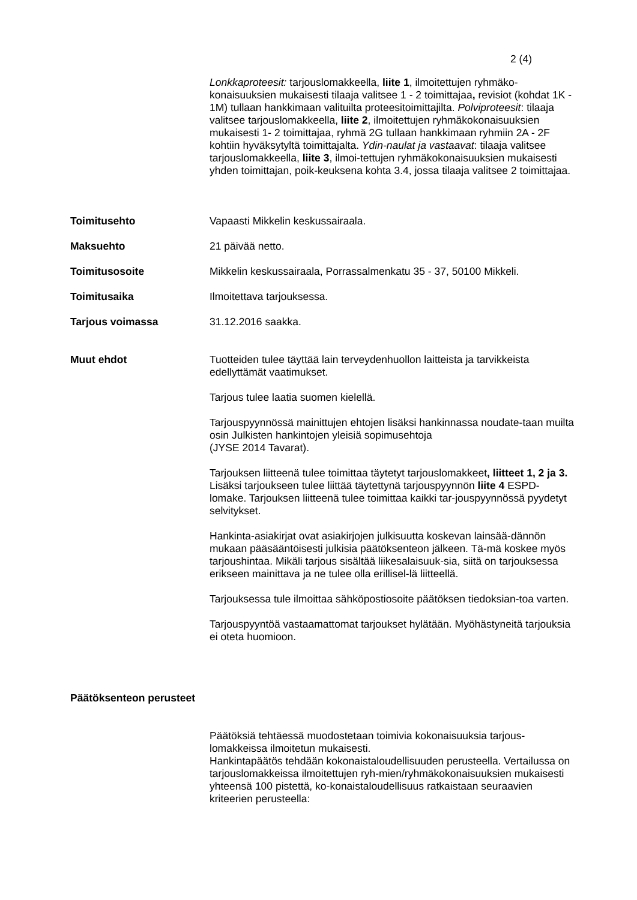2 (4)
Lonkkaproteesit: tarjouslomakkeella, liite 1, ilmoitettujen ryhmäko-konaisuuksien mukaisesti tilaaja valitsee 1 - 2 toimittajaa, revisiot (kohdat 1K - 1M) tullaan hankkimaan valituilta proteesitoimittajilta. Polviproteesit: tilaaja valitsee tarjouslomakkeella, liite 2, ilmoitettujen ryhmäkokonaisuuksien mukaisesti 1- 2 toimittajaa, ryhmä 2G tullaan hankkimaan ryhmiin 2A - 2F kohtiin hyväksytyltä toimittajalta. Ydin-naulat ja vastaavat: tilaaja valitsee tarjouslomakkeella, liite 3, ilmoi-tettujen ryhmäkokonaisuuksien mukaisesti yhden toimittajan, poik-keuksena kohta 3.4, jossa tilaaja valitsee 2 toimittajaa.
Toimitusehto Vapaasti Mikkelin keskussairaala.
Maksuehto 21 päivää netto.
Toimitusosoite Mikkelin keskussairaala, Porrassalmenkatu 35 - 37, 50100 Mikkeli.
Toimitusaika Ilmoitettava tarjouksessa.
Tarjous voimassa 31.12.2016 saakka.
Muut ehdot Tuotteiden tulee täyttää lain terveydenhuollon laitteista ja tarvikkeista edellyttämät vaatimukset.
Tarjous tulee laatia suomen kielellä.
Tarjouspyynnössä mainittujen ehtojen lisäksi hankinnassa noudate-taan muilta osin Julkisten hankintojen yleisiä sopimusehtoja
(JYSE 2014 Tavarat).
Tarjouksen liitteenä tulee toimittaa täytetyt tarjouslomakkeet, liitteet 1, 2 ja 3. Lisäksi tarjoukseen tulee liittää täytettynä tarjouspyynnön liite 4 ESPD-lomake. Tarjouksen liitteenä tulee toimittaa kaikki tar-jouspyynnössä pyydetyt selvitykset.
Hankinta-asiakirjat ovat asiakirjojen julkisuutta koskevan lainsää-dännön mukaan pääsääntöisesti julkisia päätöksenteon jälkeen. Tä-mä koskee myös tarjoushintaa. Mikäli tarjous sisältää liikesalaisuuk-sia, siitä on tarjouksessa erikseen mainittava ja ne tulee olla erillisel-lä liitteellä.
Tarjouksessa tule ilmoittaa sähköpostiosoite päätöksen tiedoksian-toa varten.
Tarjouspyyntöä vastaamattomat tarjoukset hylätään. Myöhästyneitä tarjouksia ei oteta huomioon.
Päätöksenteon perusteet
Päätöksiä tehtäessä muodostetaan toimivia kokonaisuuksia tarjous-lomakkeissa ilmoitetun mukaisesti.
Hankintapäätös tehdään kokonaistaloudellisuuden perusteella. Vertailussa on tarjouslomakkeissa ilmoitettujen ryh-mien/ryhmäkokonaisuuksien mukaisesti yhteensä 100 pistettä, ko-konaistaloudellisuus ratkaistaan seuraavien kriteerien perusteella: